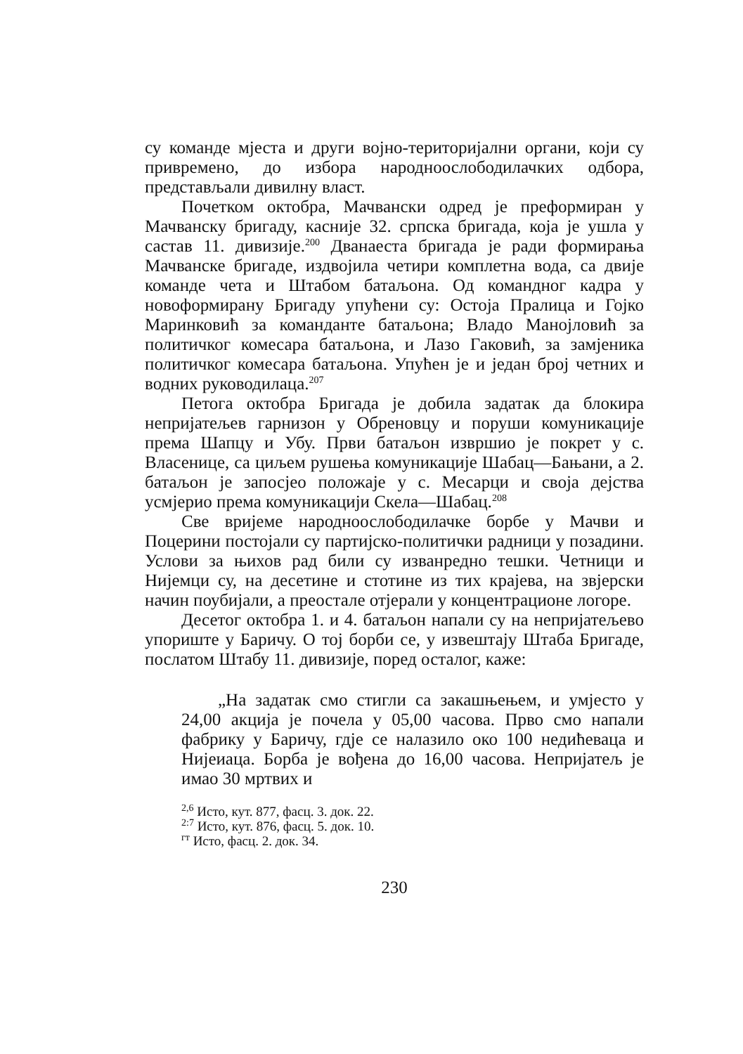су команде мјеста и други војно-територијални органи, који су привремено, до избора народноослободилачких одбора, представљали дивилну власт.
Почетком октобра, Мачвански одред је преформиран у Мачванску бригаду, касније 32. српска бригада, која је ушла у састав 11. дивизије.<sup>200</sup> Дванаеста бригада је ради формирања Мачванске бригаде, издвојила четири комплетна вода, са двије команде чета и Штабом батаљона. Од командног кадра у новоформирану Бригаду упућени су: Остоја Пралица и Гојко Маринковић за команданте батаљона; Владо Манојловић за политичког комесара батаљона, и Лазо Гаковић, за замјеника политичког комесара батаљона. Упућен је и један број четних и водних руководилаца.<sup>207</sup>
Петога октобра Бригада је добила задатак да блокира непријатељев гарнизон у Обреновцу и поруши комуникације према Шапцу и Убу. Први батаљон извршио је покрет у с. Власенице, са циљем рушења комуникације Шабац—Бањани, а 2. батаљон је запосјео положаје у с. Месарци и своја дејства усмјерио према комуникацији Скела—Шабац.<sup>208</sup>
Све вријеме народноослободилачке борбе у Мачви и Поцерини постојали су партијско-политички радници у позадини. Услови за њихов рад били су изванредно тешки. Четници и Нијемци су, на десетине и стотине из тих крајева, на звјерски начин поубијали, а преостале отјерали у концентрационе логоре.
Десетог октобра 1. и 4. батаљон напали су на непријатељево упориште у Баричу. О тој борби се, у извештају Штаба Бригаде, послатом Штабу 11. дивизије, поред осталог, каже:
„На задатак смо стигли са закашњењем, и умјесто у 24,00 акција је почела у 05,00 часова. Прво смо напали фабрику у Баричу, гдје се налазило око 100 недићеваца и Нијеиаца. Борба је вођена до 16,00 часова. Непријатељ је имао 30 мртвих и
<sup>2,6</sup> Исто, кут. 877, фасц. 3. док. 22.
<sup>2:7</sup> Исто, кут. 876, фасц. 5. док. 10.
<sup>гт</sup> Исто, фасц. 2. док. 34.
230